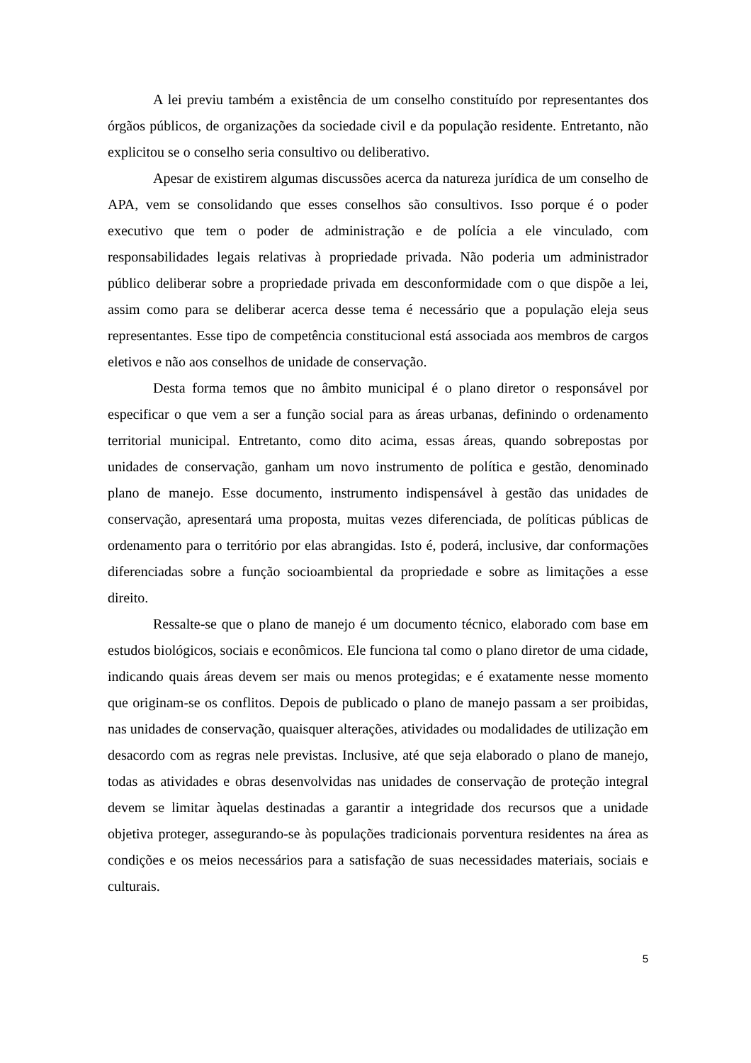A lei previu também a existência de um conselho constituído por representantes dos órgãos públicos, de organizações da sociedade civil e da população residente. Entretanto, não explicitou se o conselho seria consultivo ou deliberativo.
Apesar de existirem algumas discussões acerca da natureza jurídica de um conselho de APA, vem se consolidando que esses conselhos são consultivos. Isso porque é o poder executivo que tem o poder de administração e de polícia a ele vinculado, com responsabilidades legais relativas à propriedade privada. Não poderia um administrador público deliberar sobre a propriedade privada em desconformidade com o que dispõe a lei, assim como para se deliberar acerca desse tema é necessário que a população eleja seus representantes. Esse tipo de competência constitucional está associada aos membros de cargos eletivos e não aos conselhos de unidade de conservação.
Desta forma temos que no âmbito municipal é o plano diretor o responsável por especificar o que vem a ser a função social para as áreas urbanas, definindo o ordenamento territorial municipal. Entretanto, como dito acima, essas áreas, quando sobrepostas por unidades de conservação, ganham um novo instrumento de política e gestão, denominado plano de manejo. Esse documento, instrumento indispensável à gestão das unidades de conservação, apresentará uma proposta, muitas vezes diferenciada, de políticas públicas de ordenamento para o território por elas abrangidas. Isto é, poderá, inclusive, dar conformações diferenciadas sobre a função socioambiental da propriedade e sobre as limitações a esse direito.
Ressalte-se que o plano de manejo é um documento técnico, elaborado com base em estudos biológicos, sociais e econômicos. Ele funciona tal como o plano diretor de uma cidade, indicando quais áreas devem ser mais ou menos protegidas; e é exatamente nesse momento que originam-se os conflitos. Depois de publicado o plano de manejo passam a ser proibidas, nas unidades de conservação, quaisquer alterações, atividades ou modalidades de utilização em desacordo com as regras nele previstas. Inclusive, até que seja elaborado o plano de manejo, todas as atividades e obras desenvolvidas nas unidades de conservação de proteção integral devem se limitar àquelas destinadas a garantir a integridade dos recursos que a unidade objetiva proteger, assegurando-se às populações tradicionais porventura residentes na área as condições e os meios necessários para a satisfação de suas necessidades materiais, sociais e culturais.
5